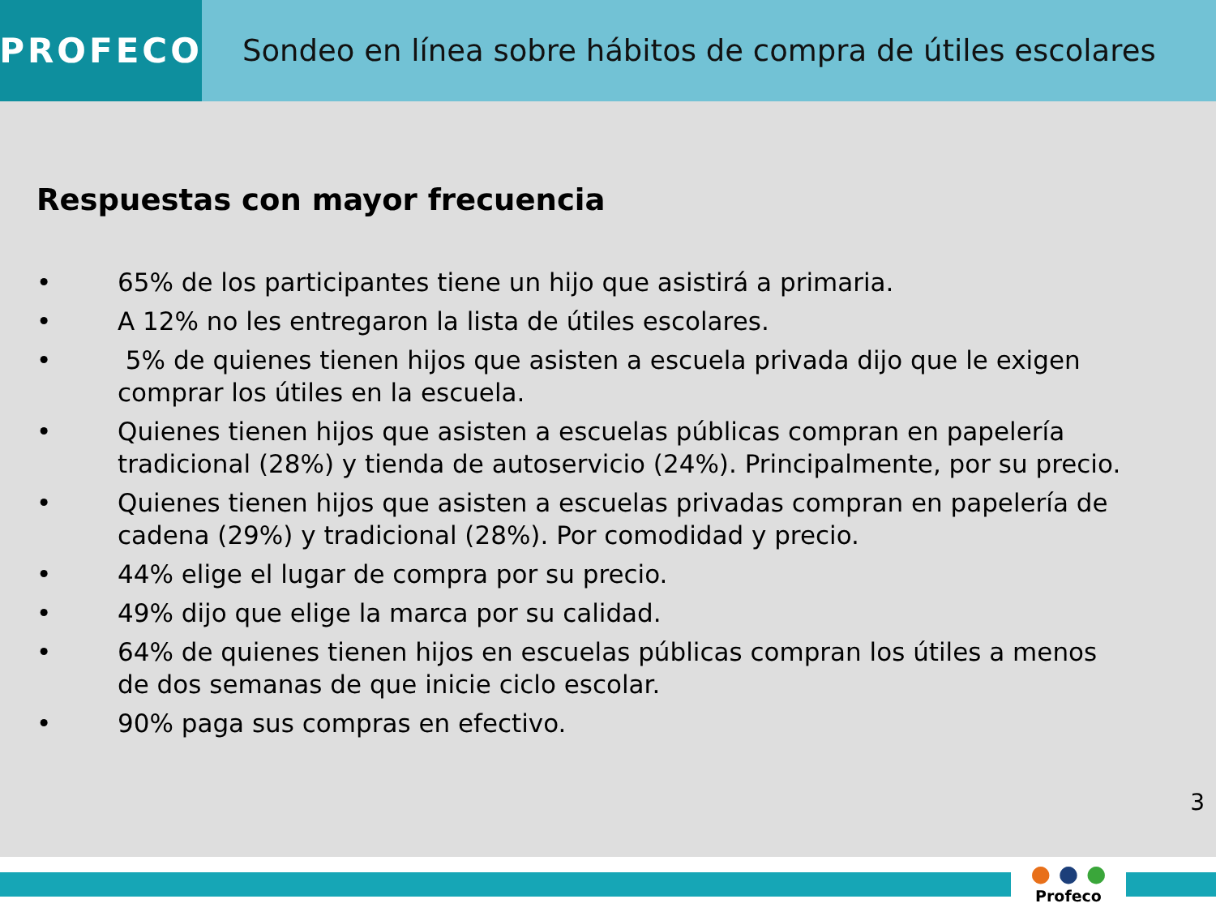PROFECO Sondeo en línea sobre hábitos de compra de útiles escolares
Respuestas con mayor frecuencia
• 65% de los participantes tiene un hijo que asistirá a primaria.
• A 12% no les entregaron la lista de útiles escolares.
• 5% de quienes tienen hijos que asisten a escuela privada dijo que le exigen comprar los útiles en la escuela.
• Quienes tienen hijos que asisten a escuelas públicas compran en papelería tradicional (28%) y tienda de autoservicio (24%). Principalmente, por su precio.
• Quienes tienen hijos que asisten a escuelas privadas compran en papelería de cadena (29%) y tradicional (28%). Por comodidad y precio.
• 44% elige el lugar de compra por su precio.
• 49% dijo que elige la marca por su calidad.
• 64% de quienes tienen hijos en escuelas públicas compran los útiles a menos de dos semanas de que inicie ciclo escolar.
• 90% paga sus compras en efectivo.
3
● ● ●
Profeco